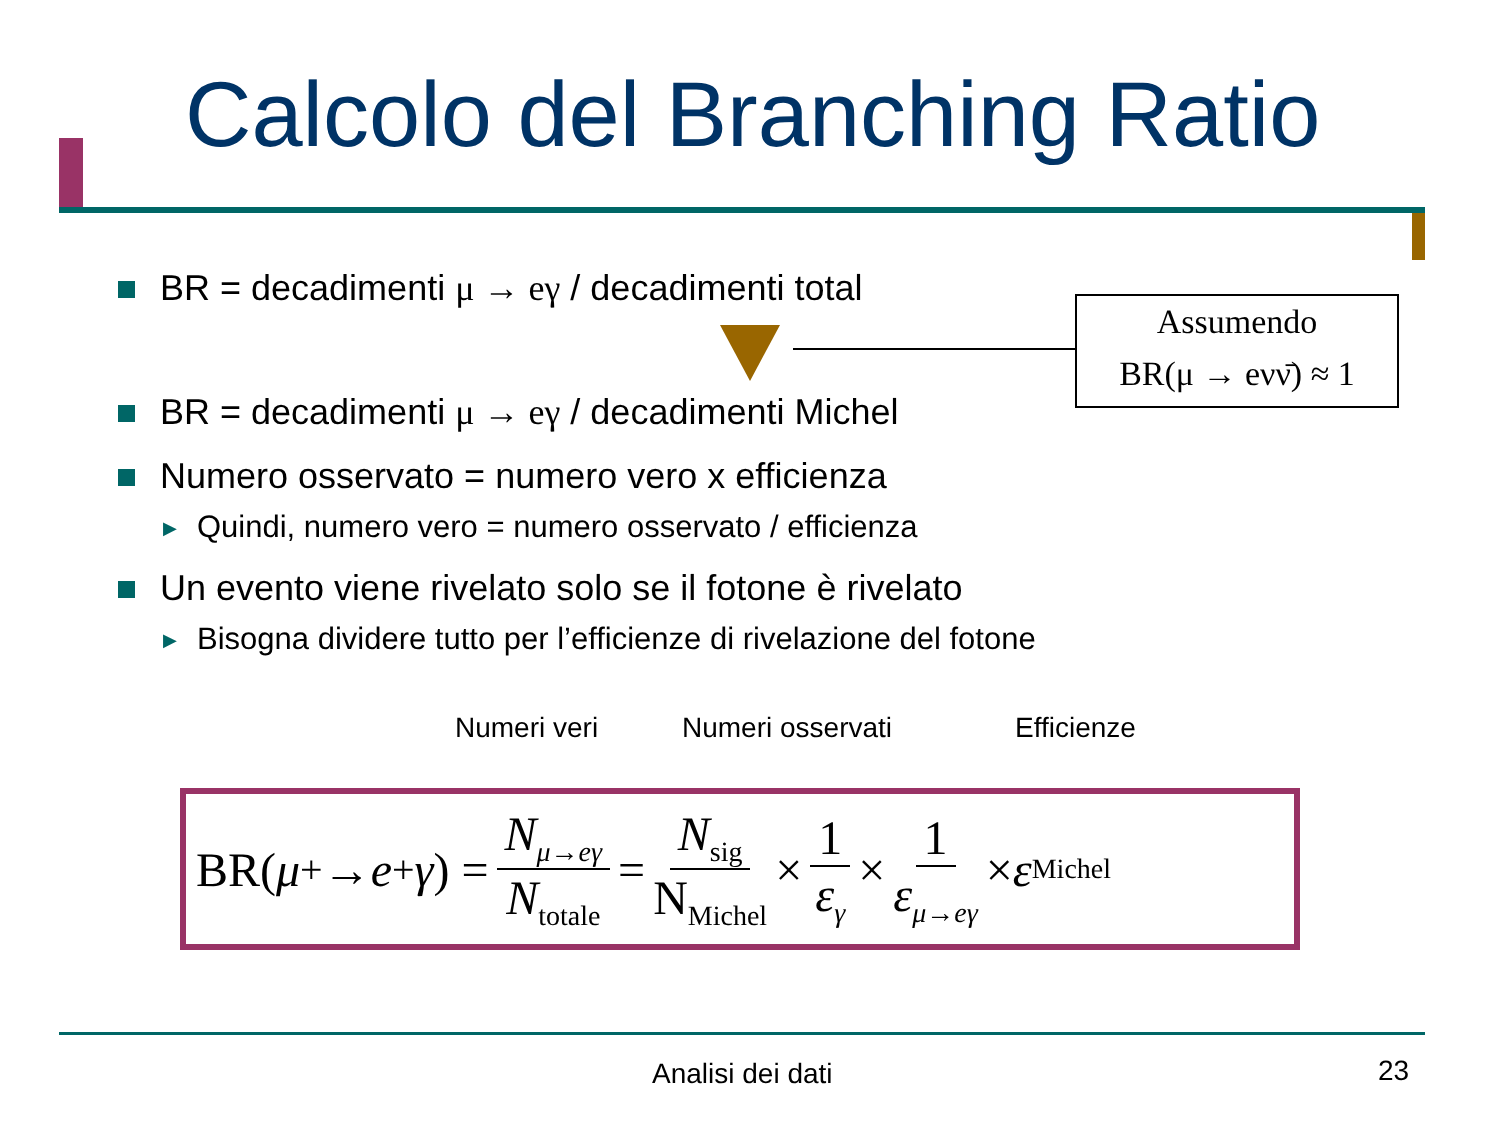Calcolo del Branching Ratio
BR = decadimenti μ → eγ / decadimenti total
BR = decadimenti μ → eγ / decadimenti Michel
Numero osservato = numero vero x efficienza
▶ Quindi, numero vero = numero osservato / efficienza
Un evento viene rivelato solo se il fotone è rivelato
▶ Bisogna dividere tutto per l’efficienze di rivelazione del fotone
Assumendo
BR(μ → eνν̄) ≈ 1
Numeri veri Numeri osservati Efficienze
BR(μ<sup>+</sup> → e<sup>+</sup> γ) = N<sub>μ→eγ</sub> N<sub>totale</sub> = N<sub>sig</sub> N<sub>Michel</sub> × 1 ε<sub>γ</sub> × 1 ε<sub>μ→eγ</sub> × ε<sub>Michel</sub>
Analisi dei dati 23